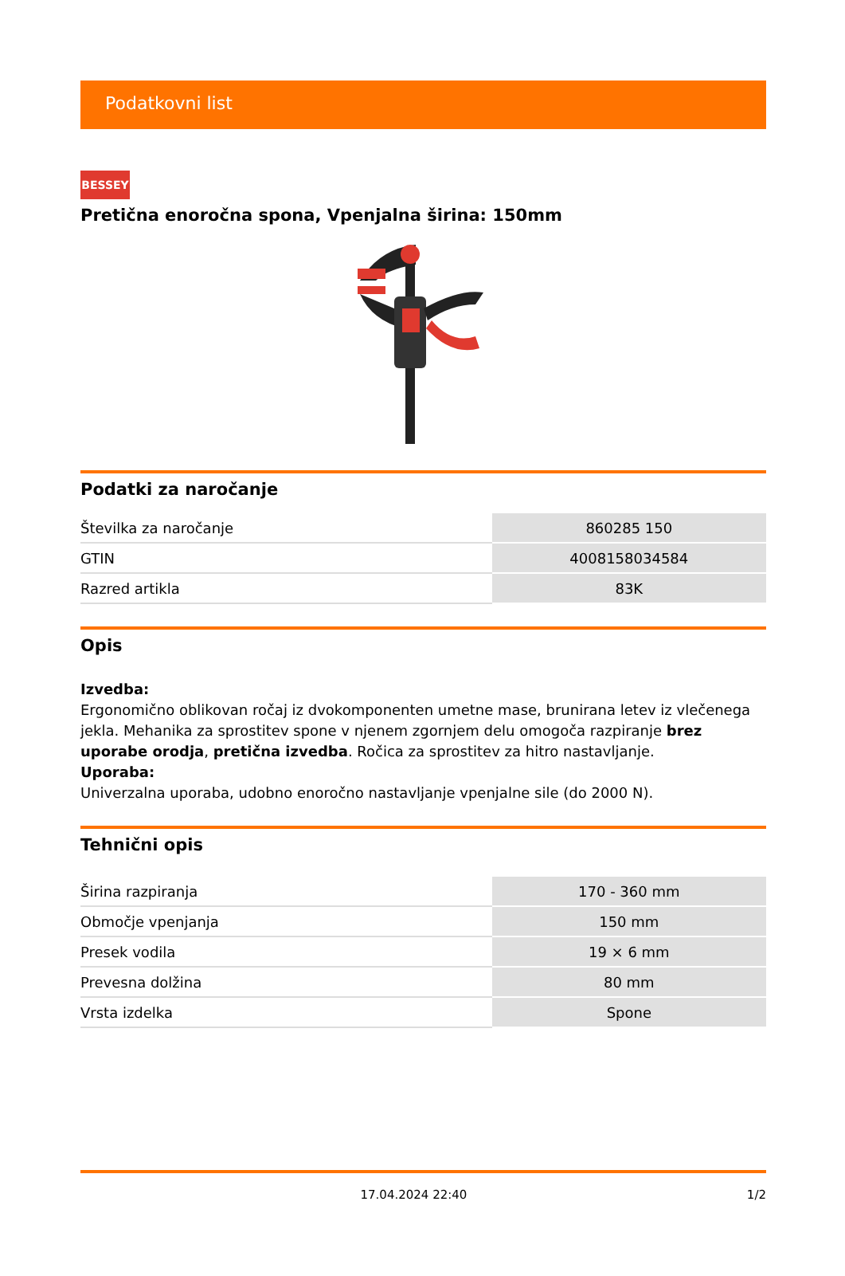Podatkovni list
BESSEY
Pretična enoročna spona, Vpenjalna širina: 150mm
Podatki za naročanje
| Številka za naročanje | 860285 150 |
| GTIN | 4008158034584 |
| Razred artikla | 83K |
Opis
Izvedba:
Ergonomično oblikovan ročaj iz dvokomponenten umetne mase, brunirana letev iz vlečenega jekla. Mehanika za sprostitev spone v njenem zgornjem delu omogoča razpiranje brez uporabe orodja, pretična izvedba. Ročica za sprostitev za hitro nastavljanje.
Uporaba:
Univerzalna uporaba, udobno enoročno nastavljanje vpenjalne sile (do 2000 N).
Tehnični opis
| Širina razpiranja | 170 - 360 mm |
| Območje vpenjanja | 150 mm |
| Presek vodila | 19 × 6 mm |
| Prevesna dolžina | 80 mm |
| Vrsta izdelka | Spone |
17.04.2024 22:40 1/2